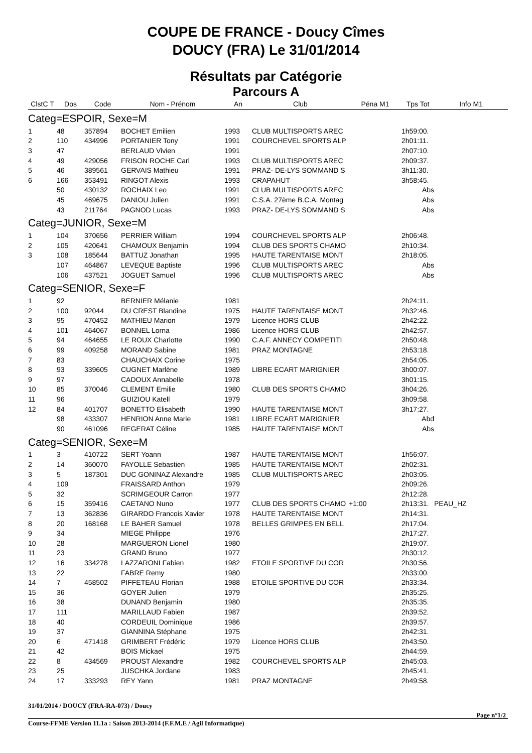COUPE DE FRANCE - Doucy Cîmes
DOUCY (FRA) Le 31/01/2014
Résultats par Catégorie
Parcours A
| ClstC T | Dos | Code | Nom - Prénom | An | Club | Péna M1 | Tps Tot | Info M1 |
| --- | --- | --- | --- | --- | --- | --- | --- | --- |
| Categ=ESPOIR, Sexe=M | | | | | | | | |
| 1 | 48 | 357894 | BOCHET Emilien | 1993 | CLUB MULTISPORTS AREC | | 1h59:00. | |
| 2 | 110 | 434996 | PORTANIER Tony | 1991 | COURCHEVEL SPORTS ALP | | 2h01:11. | |
| 3 | 47 | | BERLAUD Vivien | 1991 | | | 2h07:10. | |
| 4 | 49 | 429056 | FRISON ROCHE Carl | 1993 | CLUB MULTISPORTS AREC | | 2h09:37. | |
| 5 | 46 | 389561 | GERVAIS Mathieu | 1991 | PRAZ- DE-LYS SOMMAND S | | 3h11:30. | |
| 6 | 166 | 353491 | RINGOT Alexis | 1993 | CRAPAHUT | | 3h58:45. | |
| | 50 | 430132 | ROCHAIX Leo | 1991 | CLUB MULTISPORTS AREC | | Abs | |
| | 45 | 469675 | DANIOU Julien | 1991 | C.S.A. 27ème B.C.A. Montag | | Abs | |
| | 43 | 211764 | PAGNOD Lucas | 1993 | PRAZ- DE-LYS SOMMAND S | | Abs | |
| Categ=JUNIOR, Sexe=M | | | | | | | | |
| 1 | 104 | 370656 | PERRIER William | 1994 | COURCHEVEL SPORTS ALP | | 2h06:48. | |
| 2 | 105 | 420641 | CHAMOUX Benjamin | 1994 | CLUB DES SPORTS CHAMO | | 2h10:34. | |
| 3 | 108 | 185644 | BATTUZ Jonathan | 1995 | HAUTE TARENTAISE MONT | | 2h18:05. | |
| | 107 | 464867 | LEVEQUE Baptiste | 1996 | CLUB MULTISPORTS AREC | | Abs | |
| | 106 | 437521 | JOGUET Samuel | 1996 | CLUB MULTISPORTS AREC | | Abs | |
| Categ=SENIOR, Sexe=F | | | | | | | | |
| 1 | 92 | | BERNIER Mélanie | 1981 | | | 2h24:11. | |
| 2 | 100 | 92044 | DU CREST Blandine | 1975 | HAUTE TARENTAISE MONT | | 2h32:46. | |
| 3 | 95 | 470452 | MATHIEU Marion | 1979 | Licence HORS CLUB | | 2h42:22. | |
| 4 | 101 | 464067 | BONNEL Lorna | 1986 | Licence HORS CLUB | | 2h42:57. | |
| 5 | 94 | 464655 | LE ROUX Charlotte | 1990 | C.A.F. ANNECY COMPETITI | | 2h50:48. | |
| 6 | 99 | 409258 | MORAND Sabine | 1981 | PRAZ MONTAGNE | | 2h53:18. | |
| 7 | 83 | | CHAUCHAIX Corine | 1975 | | | 2h54:05. | |
| 8 | 93 | 339605 | CUGNET Marlène | 1989 | LIBRE ECART MARIGNIER | | 3h00:07. | |
| 9 | 97 | | CADOUX Annabelle | 1978 | | | 3h01:15. | |
| 10 | 85 | 370046 | CLEMENT Emilie | 1980 | CLUB DES SPORTS CHAMO | | 3h04:26. | |
| 11 | 96 | | GUIZIOU Katell | 1979 | | | 3h09:58. | |
| 12 | 84 | 401707 | BONETTO Elisabeth | 1990 | HAUTE TARENTAISE MONT | | 3h17:27. | |
| | 98 | 433307 | HENRION Anne Marie | 1981 | LIBRE ECART MARIGNIER | | Abd | |
| | 90 | 461096 | REGERAT Céline | 1985 | HAUTE TARENTAISE MONT | | Abs | |
| Categ=SENIOR, Sexe=M | | | | | | | | |
| 1 | 3 | 410722 | SERT Yoann | 1987 | HAUTE TARENTAISE MONT | | 1h56:07. | |
| 2 | 14 | 360070 | FAYOLLE Sebastien | 1985 | HAUTE TARENTAISE MONT | | 2h02:31. | |
| 3 | 5 | 187301 | DUC GONINAZ Alexandre | 1985 | CLUB MULTISPORTS AREC | | 2h03:05. | |
| 4 | 109 | | FRAISSARD Anthon | 1979 | | | 2h09:26. | |
| 5 | 32 | | SCRIMGEOUR Carron | 1977 | | | 2h12:28. | |
| 6 | 15 | 359416 | CAETANO Nuno | 1977 | CLUB DES SPORTS CHAMO | +1:00 | 2h13:31. | PEAU_HZ |
| 7 | 13 | 362836 | GIRARDO Francois Xavier | 1978 | HAUTE TARENTAISE MONT | | 2h14:31. | |
| 8 | 20 | 168168 | LE BAHER Samuel | 1978 | BELLES GRIMPES EN BELL | | 2h17:04. | |
| 9 | 34 | | MIEGE Philippe | 1976 | | | 2h17:27. | |
| 10 | 28 | | MARGUERON Lionel | 1980 | | | 2h19:07. | |
| 11 | 23 | | GRAND Bruno | 1977 | | | 2h30:12. | |
| 12 | 16 | 334278 | LAZZARONI Fabien | 1982 | ETOILE SPORTIVE DU COR | | 2h30:56. | |
| 13 | 22 | | FABRE Remy | 1980 | | | 2h33:00. | |
| 14 | 7 | 458502 | PIFFETEAU Florian | 1988 | ETOILE SPORTIVE DU COR | | 2h33:34. | |
| 15 | 36 | | GOYER Julien | 1979 | | | 2h35:25. | |
| 16 | 38 | | DUNAND Benjamin | 1980 | | | 2h35:35. | |
| 17 | 111 | | MARILLAUD Fabien | 1987 | | | 2h39:52. | |
| 18 | 40 | | CORDEUIL Dominique | 1986 | | | 2h39:57. | |
| 19 | 37 | | GIANNINA Stéphane | 1975 | | | 2h42:31. | |
| 20 | 6 | 471418 | GRIMBERT Frédéric | 1979 | Licence HORS CLUB | | 2h43:50. | |
| 21 | 42 | | BOIS Mickael | 1975 | | | 2h44:59. | |
| 22 | 8 | 434569 | PROUST Alexandre | 1982 | COURCHEVEL SPORTS ALP | | 2h45:03. | |
| 23 | 25 | | JUSCHKA Jordane | 1983 | | | 2h45:41. | |
| 24 | 17 | 333293 | REY Yann | 1981 | PRAZ MONTAGNE | | 2h49:58. | |
31/01/2014 / DOUCY (FRA-RA-073) / Doucy
Page n°1/2
Course-FFME Version 11.1a : Saison 2013-2014 (F.F.M.E / Agil Informatique)